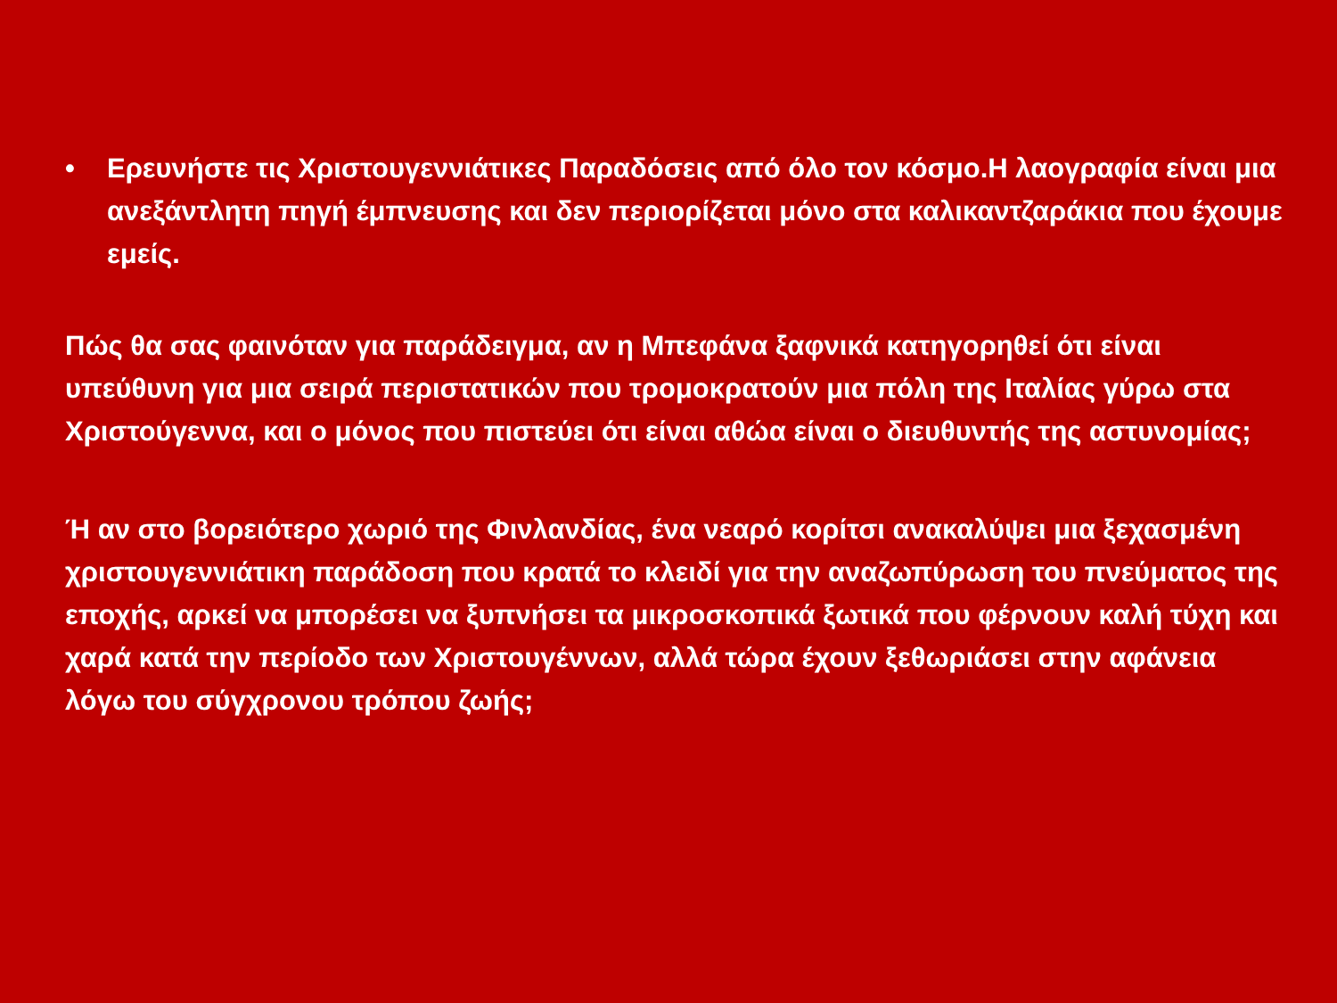• Ερευνήστε τις Χριστουγεννιάτικες Παραδόσεις από όλο τον κόσμο.Η λαογραφία είναι μια ανεξάντλητη πηγή έμπνευσης και δεν περιορίζεται μόνο στα καλικαντζαράκια που έχουμε εμείς.
Πώς θα σας φαινόταν για παράδειγμα, αν η Μπεφάνα ξαφνικά κατηγορηθεί ότι είναι υπεύθυνη για μια σειρά περιστατικών που τρομοκρατούν μια πόλη της Ιταλίας γύρω στα Χριστούγεννα, και ο μόνος που πιστεύει ότι είναι αθώα είναι ο διευθυντής της αστυνομίας;
Ή αν στο βορειότερο χωριό της Φινλανδίας, ένα νεαρό κορίτσι ανακαλύψει μια ξεχασμένη χριστουγεννιάτικη παράδοση που κρατά το κλειδί για την αναζωπύρωση του πνεύματος της εποχής, αρκεί να μπορέσει να ξυπνήσει τα μικροσκοπικά ξωτικά που φέρνουν καλή τύχη και χαρά κατά την περίοδο των Χριστουγέννων, αλλά τώρα έχουν ξεθωριάσει στην αφάνεια λόγω του σύγχρονου τρόπου ζωής;